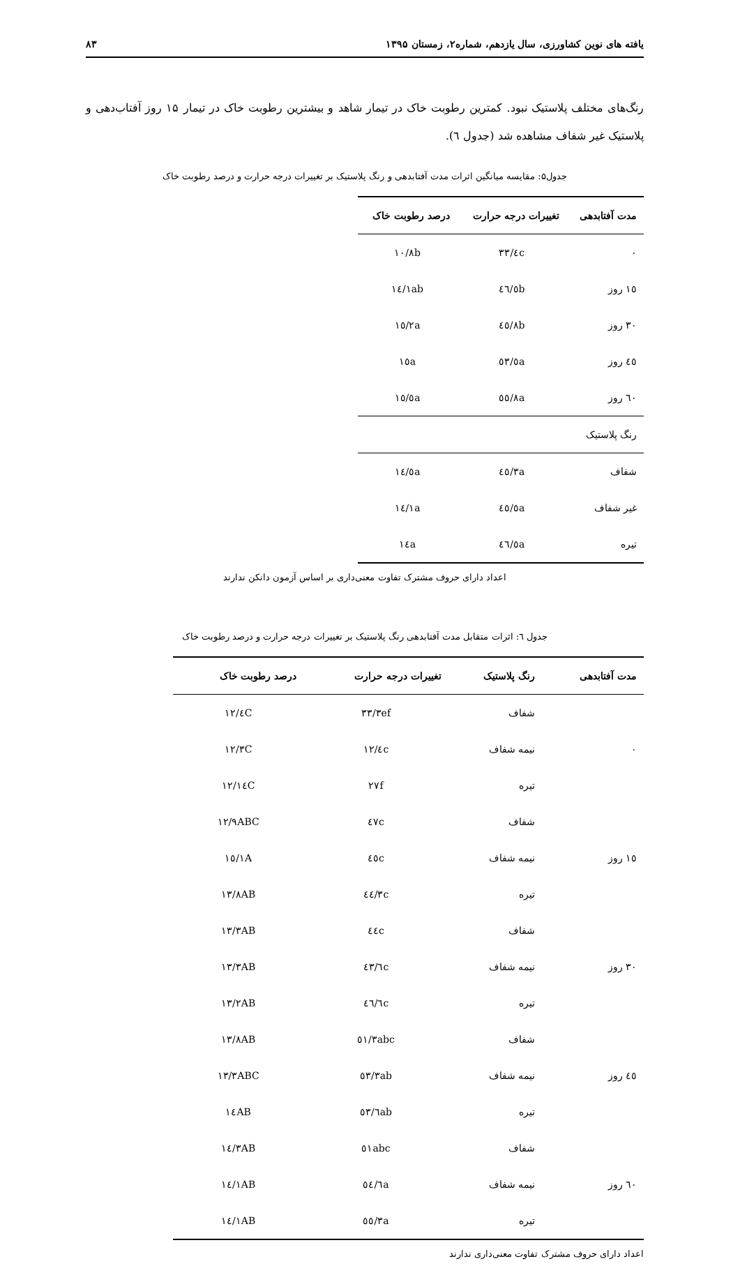یافته های نوین کشاورزی، سال یازدهم، شماره۲، زمستان ۱۳۹۵ ۸۳
رنگ‌های مختلف پلاستیک نبود. کمترین رطوبت خاک در تیمار شاهد و بیشترین رطوبت خاک در تیمار ۱۵ روز آفتاب‌دهی و پلاستیک غیر شفاف مشاهده شد (جدول ٦).
جدول۵: مقایسه میانگین اثرات مدت آفتابدهی و رنگ پلاستیک بر تغییرات درجه حرارت و درصد رطوبت خاک
| مدت آفتابدهی | تغییرات درجه حرارت | درصد رطوبت خاک |
| --- | --- | --- |
| ٠ | ٣٣/٤c | ١٠/٨b |
| ١٥ روز | ٤٦/٥b | ١٤/١ab |
| ٣٠ روز | ٤٥/٨b | ١٥/٢a |
| ٤٥ روز | ٥٣/٥a | ١٥a |
| ٦٠ روز | ٥٥/٨a | ١٥/٥a |
| رنگ پلاستیک | | |
| شفاف | ٤٥/٣a | ١٤/٥a |
| غیر شفاف | ٤٥/٥a | ١٤/١a |
| تیره | ٤٦/٥a | ١٤a |
اعداد دارای حروف مشترک تفاوت معنی‌داری بر اساس آزمون دانکن ندارند
جدول ٦: اثرات متقابل مدت آفتابدهی رنگ پلاستیک بر تغییرات درجه حرارت و درصد رطوبت خاک
| مدت آفتابدهی | رنگ پلاستیک | تغییرات درجه حرارت | درصد رطوبت خاک |
| --- | --- | --- | --- |
| ٠ | شفاف | ٣٣/٣ef | ١٢/٤C |
| | نیمه شفاف | ١٢/٤c | ١٢/٣C |
| | تیره | ٢٧f | ١٢/١٤C |
| ١٥ روز | شفاف | ٤٧c | ١٢/٩ABC |
| | نیمه شفاف | ٤٥c | ١٥/١A |
| | تیره | ٤٤/٣c | ١٣/٨AB |
| ٣٠ روز | شفاف | ٤٤c | ١٣/٣AB |
| | نیمه شفاف | ٤٣/٦c | ١٣/٣AB |
| | تیره | ٤٦/٦c | ١٣/٢AB |
| ٤٥ روز | شفاف | ٥١/٣abc | ١٣/٨AB |
| | نیمه شفاف | ٥٣/٣ab | ١٣/٣ABC |
| | تیره | ٥٣/٦ab | ١٤AB |
| ٦٠ روز | شفاف | ٥١abc | ١٤/٣AB |
| | نیمه شفاف | ٥٤/٦a | ١٤/١AB |
| | تیره | ٥٥/٣a | ١٤/١AB |
اعداد دارای حروف مشترک تفاوت معنی‌داری ندارند